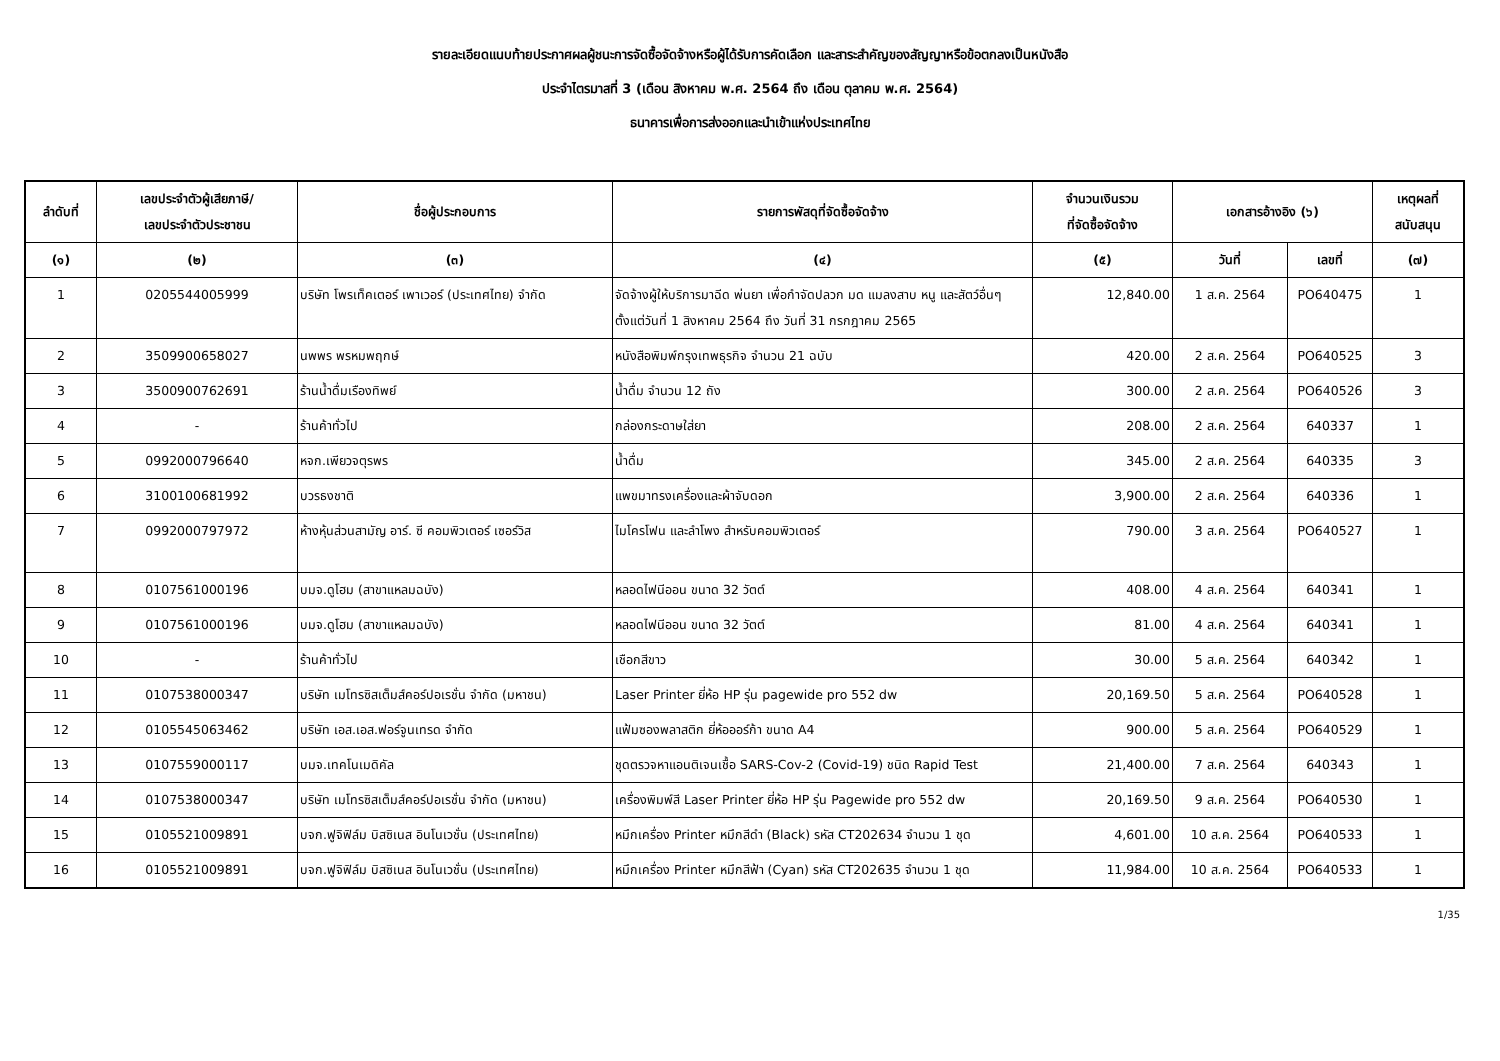รายละเอียดแนบท้ายประกาศผลผู้ชนะการจัดซื้อจัดจ้างหรือผู้ได้รับการคัดเลือก และสาระสำคัญของสัญญาหรือข้อตกลงเป็นหนังสือ
ประจำไตรมาสที่ 3 (เดือน สิงหาคม พ.ศ. 2564 ถึง เดือน ตุลาคม พ.ศ. 2564)
ธนาคารเพื่อการส่งออกและนำเข้าแห่งประเทศไทย
| ลำดับที่ | เลขประจำตัวผู้เสียภาษี/ เลขประจำตัวประชาชน | ชื่อผู้ประกอบการ | รายการพัสดุที่จัดซื้อจัดจ้าง | จำนวนเงินรวม ที่จัดซื้อจัดจ้าง | เอกสารอ้างอิง (๖) | | เหตุผลที่ สนับสนุน |
| --- | --- | --- | --- | --- | --- | --- | --- |
| (๑) | (๒) | (๓) | (๔) | (๕) | วันที่ | เลขที่ | (๗) |
| 1 | 0205544005999 | บริษัท โพรเท็คเตอร์ เพาเวอร์ (ประเทศไทย) จำกัด | จัดจ้างผู้ให้บริการมาฉีด พ่นยา เพื่อกำจัดปลวก มด แมลงสาบ หนู และสัตว์อื่นๆ ตั้งแต่วันที่ 1 สิงหาคม 2564 ถึง วันที่ 31 กรกฎาคม 2565 | 12,840.00 | 1 ส.ค. 2564 | PO640475 | 1 |
| 2 | 3509900658027 | นพพร พรหมพฤกษ์ | หนังสือพิมพ์กรุงเทพธุรกิจ จำนวน 21 ฉบับ | 420.00 | 2 ส.ค. 2564 | PO640525 | 3 |
| 3 | 3500900762691 | ร้านน้ำดื่มเรืองทิพย์ | น้ำดื่ม จำนวน 12 ถัง | 300.00 | 2 ส.ค. 2564 | PO640526 | 3 |
| 4 | - | ร้านค้าทั่วไป | กล่องกระดาษใส่ยา | 208.00 | 2 ส.ค. 2564 | 640337 | 1 |
| 5 | 0992000796640 | หจก.เพียวจตุรพร | น้ำดื่ม | 345.00 | 2 ส.ค. 2564 | 640335 | 3 |
| 6 | 3100100681992 | บวรธงชาติ | แพขมาทรงเครื่องและผ้าจับดอก | 3,900.00 | 2 ส.ค. 2564 | 640336 | 1 |
| 7 | 0992000797972 | ห้างหุ้นส่วนสามัญ อาร์. ซี คอมพิวเตอร์ เซอร์วิส | ไมโครโฟน และลำโพง สำหรับคอมพิวเตอร์ | 790.00 | 3 ส.ค. 2564 | PO640527 | 1 |
| 8 | 0107561000196 | บมจ.ดูโฮม (สาขาแหลมฉบัง) | หลอดไฟนีออน ขนาด 32 วัตต์ | 408.00 | 4 ส.ค. 2564 | 640341 | 1 |
| 9 | 0107561000196 | บมจ.ดูโฮม (สาขาแหลมฉบัง) | หลอดไฟนีออน ขนาด 32 วัตต์ | 81.00 | 4 ส.ค. 2564 | 640341 | 1 |
| 10 | - | ร้านค้าทั่วไป | เชือกสีขาว | 30.00 | 5 ส.ค. 2564 | 640342 | 1 |
| 11 | 0107538000347 | บริษัท เมโทรซิสเต็มส์คอร์ปอเรชั่น จำกัด (มหาชน) | Laser Printer ยี่ห้อ HP รุ่น pagewide pro 552 dw | 20,169.50 | 5 ส.ค. 2564 | PO640528 | 1 |
| 12 | 0105545063462 | บริษัท เอส.เอส.ฟอร์จูนเทรด จำกัด | แฟ้มซองพลาสติก ยี่ห้อออร์ก้า ขนาด A4 | 900.00 | 5 ส.ค. 2564 | PO640529 | 1 |
| 13 | 0107559000117 | บมจ.เทคโนเมดิคัล | ชุดตรวจหาแอนติเจนเชื้อ SARS-Cov-2 (Covid-19) ชนิด Rapid Test | 21,400.00 | 7 ส.ค. 2564 | 640343 | 1 |
| 14 | 0107538000347 | บริษัท เมโทรซิสเต็มส์คอร์ปอเรชั่น จำกัด (มหาชน) | เครื่องพิมพ์สี Laser Printer ยี่ห้อ HP รุ่น Pagewide pro 552 dw | 20,169.50 | 9 ส.ค. 2564 | PO640530 | 1 |
| 15 | 0105521009891 | บจก.ฟูจิฟิล์ม บิสซิเนส อินโนเวชั่น (ประเทศไทย) | หมึกเครื่อง Printer หมึกสีดำ (Black) รหัส CT202634 จำนวน 1 ชุด | 4,601.00 | 10 ส.ค. 2564 | PO640533 | 1 |
| 16 | 0105521009891 | บจก.ฟูจิฟิล์ม บิสซิเนส อินโนเวชั่น (ประเทศไทย) | หมึกเครื่อง Printer หมึกสีฟ้า (Cyan) รหัส CT202635 จำนวน 1 ชุด | 11,984.00 | 10 ส.ค. 2564 | PO640533 | 1 |
1/35